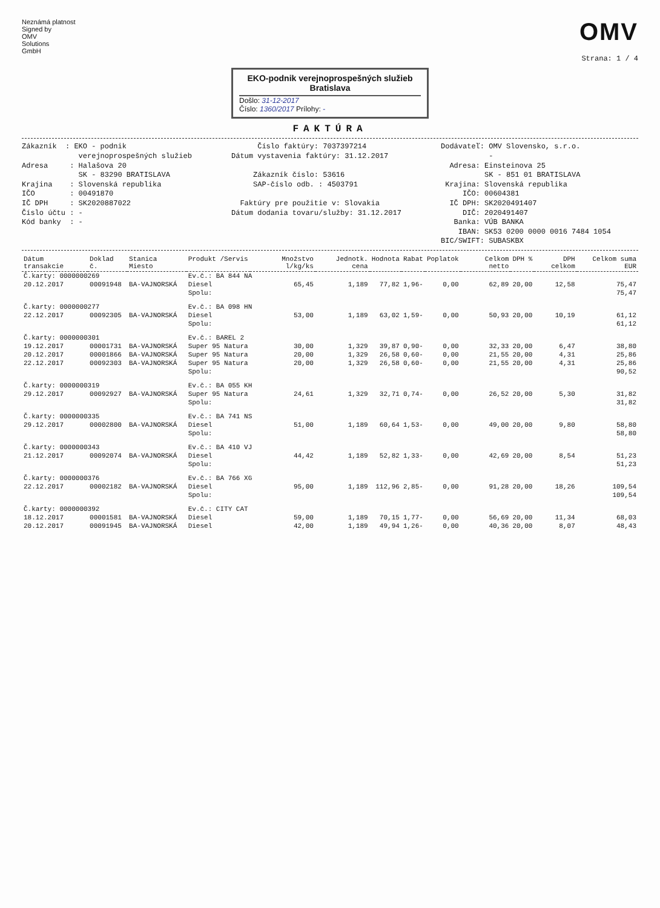Neznámá platnost
Signed by
OMV
Solutions
GmbH
OMV
Strana: 1 / 4
EKO-podnik verejnoprospešných služieb
Bratislava
Došlo: 31-12-2017
Číslo: 1360/2017 Prílohy: -
FAKTÚRA
Zákazník : EKO - podnik verejnoprospešných služieb Adresa : Halašova 20 SK - 83290 BRATISLAVA Krajina : Slovenská republika IČO : 00491870 IČ DPH : SK2020887022 Číslo účtu : - Kód banky : -
Číslo faktúry: 7037397214 Dátum vystavenia faktúry: 31.12.2017 Zákazník číslo: 53616 SAP-číslo odb. : 4503791 Faktúry pre použitie v: Slovakia Dátum dodania tovaru/služby: 31.12.2017
Dodávateľ: OMV Slovensko, s.r.o. - Adresa: Einsteinova 25 SK - 851 01 BRATISLAVA Krajina: Slovenská republika IČO: 00604381 IČ DPH: SK2020491407 DIČ: 2020491407 Banka: VÚB BANKA IBAN: SK53 0200 0000 0016 7484 1054 BIC/SWIFT: SUBASKBX
| Dátum transakcie | Doklad č. | Stanica Miesto | Produkt /Servis | Množstvo l/kg/ks | Jednotk. cena | Hodnota | Rabat | Poplatok | Celkom netto | DPH % | DPH celkom | Celkom suma EUR |
| --- | --- | --- | --- | --- | --- | --- | --- | --- | --- | --- | --- | --- |
| Č.karty: 0000000269 | | | Ev.č.: BA 844 NA | | | | | | | | | |
| 20.12.2017 | 00091948 | BA-VAJNORSKÁ | Diesel | 65,45 | 1,189 | 77,82 | 1,96- | 0,00 | 62,89 | 20,00 | 12,58 | 75,47 |
| | | | Spolu: | | | | | | | | | 75,47 |
| Č.karty: 0000000277 | | | Ev.č.: BA 098 HN | | | | | | | | | |
| 22.12.2017 | 00092305 | BA-VAJNORSKÁ | Diesel | 53,00 | 1,189 | 63,02 | 1,59- | 0,00 | 50,93 | 20,00 | 10,19 | 61,12 |
| | | | Spolu: | | | | | | | | | 61,12 |
| Č.karty: 0000000301 | | | Ev.č.: BAREL 2 | | | | | | | | | |
| 19.12.2017 | 00001731 | BA-VAJNORSKÁ | Super 95 Natura | 30,00 | 1,329 | 39,87 | 0,90- | 0,00 | 32,33 | 20,00 | 6,47 | 38,80 |
| 20.12.2017 | 00001866 | BA-VAJNORSKÁ | Super 95 Natura | 20,00 | 1,329 | 26,58 | 0,60- | 0,00 | 21,55 | 20,00 | 4,31 | 25,86 |
| 22.12.2017 | 00092303 | BA-VAJNORSKÁ | Super 95 Natura | 20,00 | 1,329 | 26,58 | 0,60- | 0,00 | 21,55 | 20,00 | 4,31 | 25,86 |
| | | | Spolu: | | | | | | | | | 90,52 |
| Č.karty: 0000000319 | | | Ev.č.: BA 055 KH | | | | | | | | | |
| 29.12.2017 | 00092927 | BA-VAJNORSKÁ | Super 95 Natura | 24,61 | 1,329 | 32,71 | 0,74- | 0,00 | 26,52 | 20,00 | 5,30 | 31,82 |
| | | | Spolu: | | | | | | | | | 31,82 |
| Č.karty: 0000000335 | | | Ev.č.: BA 741 NS | | | | | | | | | |
| 29.12.2017 | 00002800 | BA-VAJNORSKÁ | Diesel | 51,00 | 1,189 | 60,64 | 1,53- | 0,00 | 49,00 | 20,00 | 9,80 | 58,80 |
| | | | Spolu: | | | | | | | | | 58,80 |
| Č.karty: 0000000343 | | | Ev.č.: BA 410 VJ | | | | | | | | | |
| 21.12.2017 | 00092074 | BA-VAJNORSKÁ | Diesel | 44,42 | 1,189 | 52,82 | 1,33- | 0,00 | 42,69 | 20,00 | 8,54 | 51,23 |
| | | | Spolu: | | | | | | | | | 51,23 |
| Č.karty: 0000000376 | | | Ev.č.: BA 766 XG | | | | | | | | | |
| 22.12.2017 | 00002182 | BA-VAJNORSKÁ | Diesel | 95,00 | 1,189 | 112,96 | 2,85- | 0,00 | 91,28 | 20,00 | 18,26 | 109,54 |
| | | | Spolu: | | | | | | | | | 109,54 |
| Č.karty: 0000000392 | | | Ev.č.: CITY CAT | | | | | | | | | |
| 18.12.2017 | 00001581 | BA-VAJNORSKÁ | Diesel | 59,00 | 1,189 | 70,15 | 1,77- | 0,00 | 56,69 | 20,00 | 11,34 | 68,03 |
| 20.12.2017 | 00091945 | BA-VAJNORSKÁ | Diesel | 42,00 | 1,189 | 49,94 | 1,26- | 0,00 | 40,36 | 20,00 | 8,07 | 48,43 |